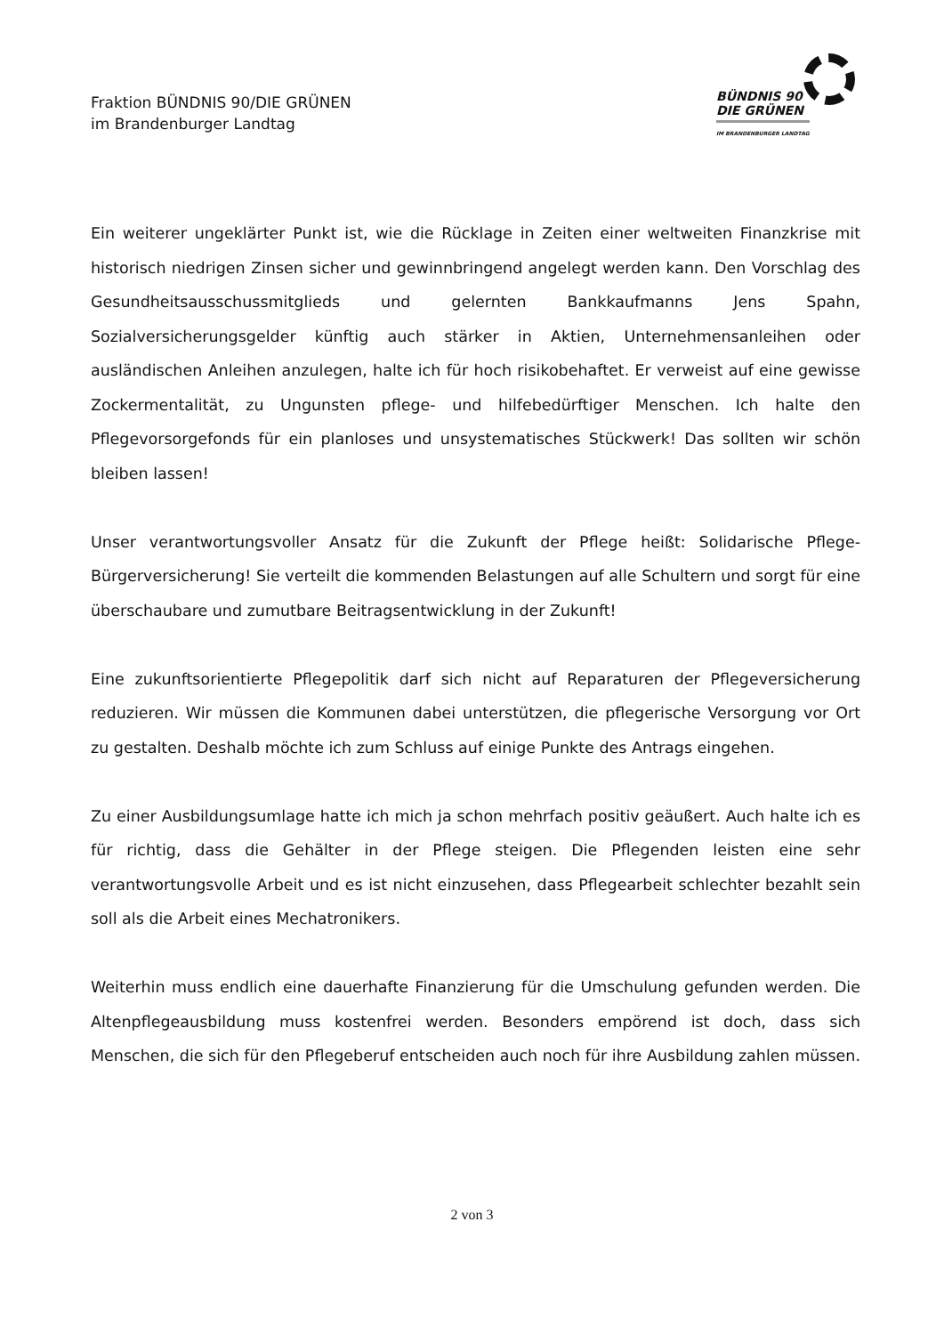Fraktion BÜNDNIS 90/DIE GRÜNEN
im Brandenburger Landtag
BÜNDNIS 90
DIE GRÜNEN
IM BRANDENBURGER LANDTAG
Ein weiterer ungeklärter Punkt ist, wie die Rücklage in Zeiten einer weltweiten Finanzkrise mit historisch niedrigen Zinsen sicher und gewinnbringend angelegt werden kann. Den Vorschlag des Gesundheitsausschussmitglieds und gelernten Bankkaufmanns Jens Spahn, Sozialversicherungsgelder künftig auch stärker in Aktien, Unternehmensanleihen oder ausländischen Anleihen anzulegen, halte ich für hoch risikobehaftet. Er verweist auf eine gewisse Zockermentalität, zu Ungunsten pflege- und hilfebedürftiger Menschen. Ich halte den Pflegevorsorgefonds für ein planloses und unsystematisches Stückwerk! Das sollten wir schön bleiben lassen!
Unser verantwortungsvoller Ansatz für die Zukunft der Pflege heißt: Solidarische Pflege-Bürgerversicherung! Sie verteilt die kommenden Belastungen auf alle Schultern und sorgt für eine überschaubare und zumutbare Beitragsentwicklung in der Zukunft!
Eine zukunftsorientierte Pflegepolitik darf sich nicht auf Reparaturen der Pflegeversicherung reduzieren. Wir müssen die Kommunen dabei unterstützen, die pflegerische Versorgung vor Ort zu gestalten. Deshalb möchte ich zum Schluss auf einige Punkte des Antrags eingehen.
Zu einer Ausbildungsumlage hatte ich mich ja schon mehrfach positiv geäußert. Auch halte ich es für richtig, dass die Gehälter in der Pflege steigen. Die Pflegenden leisten eine sehr verantwortungsvolle Arbeit und es ist nicht einzusehen, dass Pflegearbeit schlechter bezahlt sein soll als die Arbeit eines Mechatronikers.
Weiterhin muss endlich eine dauerhafte Finanzierung für die Umschulung gefunden werden. Die Altenpflegeausbildung muss kostenfrei werden. Besonders empörend ist doch, dass sich Menschen, die sich für den Pflegeberuf entscheiden auch noch für ihre Ausbildung zahlen müssen.
2 von 3